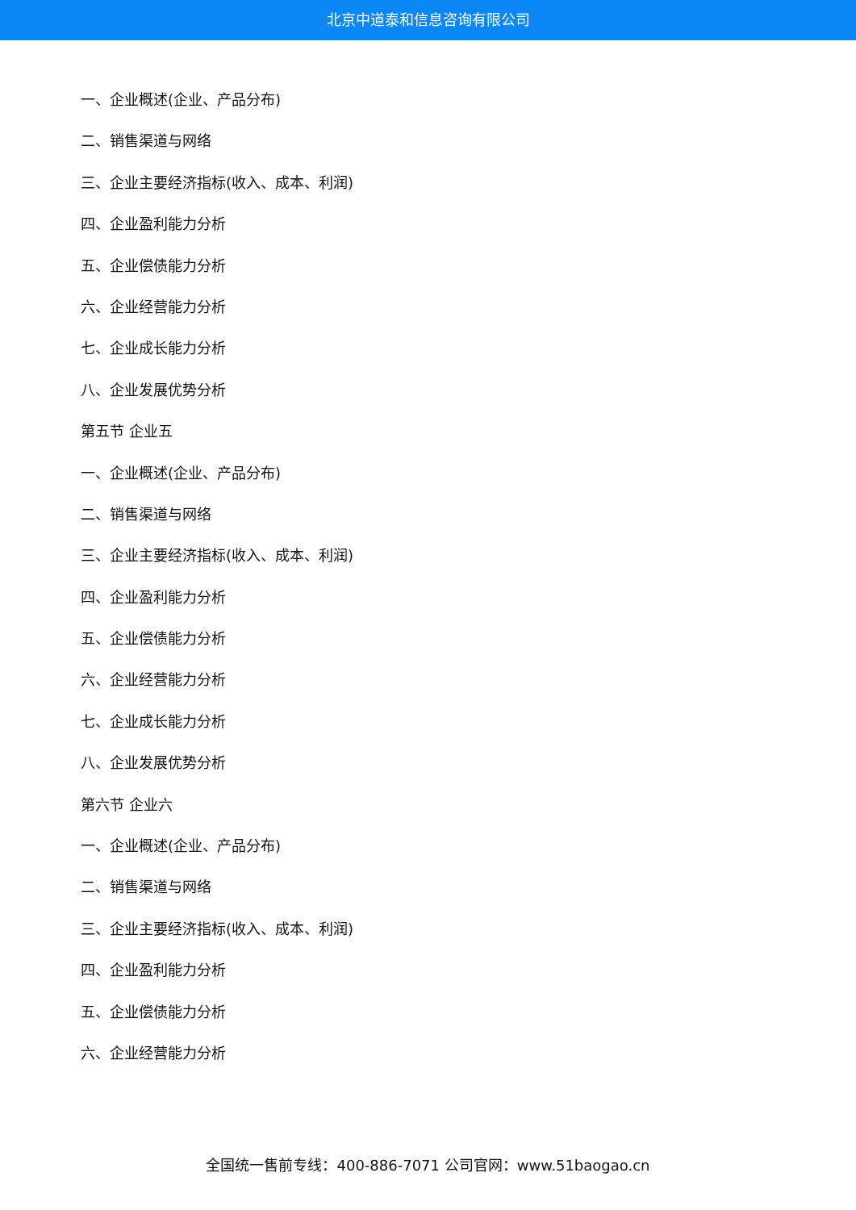北京中道泰和信息咨询有限公司
一、企业概述(企业、产品分布)
二、销售渠道与网络
三、企业主要经济指标(收入、成本、利润)
四、企业盈利能力分析
五、企业偿债能力分析
六、企业经营能力分析
七、企业成长能力分析
八、企业发展优势分析
第五节 企业五
一、企业概述(企业、产品分布)
二、销售渠道与网络
三、企业主要经济指标(收入、成本、利润)
四、企业盈利能力分析
五、企业偿债能力分析
六、企业经营能力分析
七、企业成长能力分析
八、企业发展优势分析
第六节 企业六
一、企业概述(企业、产品分布)
二、销售渠道与网络
三、企业主要经济指标(收入、成本、利润)
四、企业盈利能力分析
五、企业偿债能力分析
六、企业经营能力分析
全国统一售前专线：400-886-7071 公司官网：www.51baogao.cn